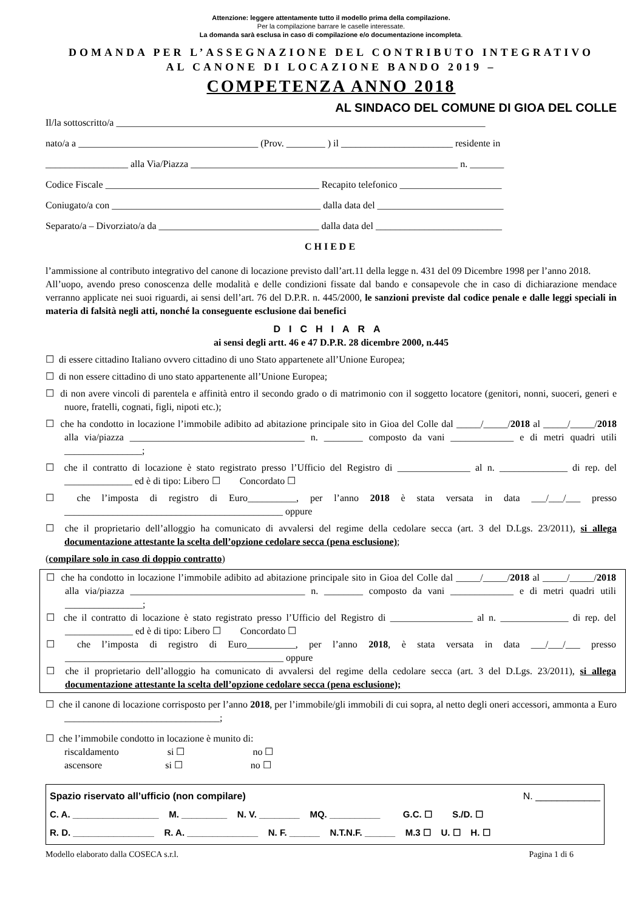Attenzione: leggere attentamente tutto il modello prima della compilazione.
Per la compilazione barrare le caselle interessate.
La domanda sarà esclusa in caso di compilazione e/o documentazione incompleta.
DOMANDA PER L’ASSEGNAZIONE DEL CONTRIBUTO INTEGRATIVO
AL CANONE DI LOCAZIONE BANDO 2019 –
COMPETENZA ANNO 2018
AL SINDACO DEL COMUNE DI GIOA DEL COLLE
Il/la sottoscritto/a ____________________________________________________________________________
nato/a a _____________________________________ (Prov. ________ ) il _______________________ residente in
_________________ alla Via/Piazza _______________________________________________________ n. _______
Codice Fiscale ____________________________________________ Recapito telefonico _____________________
Coniugato/a con ___________________________________________ dalla data del __________________________
Separato/a – Divorziato/a da _________________________________ dalla data del __________________________
CHIEDE
l’ammissione al contributo integrativo del canone di locazione previsto dall’art.11 della legge n. 431 del 09 Dicembre 1998 per l’anno 2018.
All’uopo, avendo preso conoscenza delle modalità e delle condizioni fissate dal bando e consapevole che in caso di dichiarazione mendace verranno applicate nei suoi riguardi, ai sensi dell’art. 76 del D.P.R. n. 445/2000, le sanzioni previste dal codice penale e dalle leggi speciali in materia di falsità negli atti, nonché la conseguente esclusione dai benefici
DICHIARA
ai sensi degli artt. 46 e 47 D.P.R. 28 dicembre 2000, n.445
☐ di essere cittadino Italiano ovvero cittadino di uno Stato appartenete all’Unione Europea;
☐ di non essere cittadino di uno stato appartenente all’Unione Europea;
☐ di non avere vincoli di parentela e affinità entro il secondo grado o di matrimonio con il soggetto locatore (genitori, nonni, suoceri, generi e nuore, fratelli, cognati, figli, nipoti etc.);
☐ che ha condotto in locazione l’immobile adibito ad abitazione principale sito in Gioa del Colle dal _____/_____/2018 al _____/_____/2018 alla via/piazza ____________________________________ n. ________ composto da vani _____________ e di metri quadri utili ________________;
☐ che il contratto di locazione è stato registrato presso l’Ufficio del Registro di _______________ al n. ______________ di rep. del ______________ ed è di tipo: Libero ☐ Concordato ☐
☐ che l’imposta di registro di Euro__________, per l’anno 2018 è stata versata in data ___/___/___ presso _____________________________________________ oppure
☐ che il proprietario dell’alloggio ha comunicato di avvalersi del regime della cedolare secca (art. 3 del D.Lgs. 23/2011), si allega documentazione attestante la scelta dell’opzione cedolare secca (pena esclusione);
(compilare solo in caso di doppio contratto)
☐ che ha condotto in locazione l’immobile adibito ad abitazione principale sito in Gioa del Colle dal _____/_____/2018 al _____/_____/2018 alla via/piazza ____________________________________ n. ________ composto da vani _____________ e di metri quadri utili ________________;
☐ che il contratto di locazione è stato registrato presso l’Ufficio del Registro di _________________ al n. ______________ di rep. del ______________ ed è di tipo: Libero ☐ Concordato ☐
☐ che l’imposta di registro di Euro__________, per l’anno 2018, è stata versata in data ___/___/___ presso _____________________________________________ oppure
☐ che il proprietario dell’alloggio ha comunicato di avvalersi del regime della cedolare secca (art. 3 del D.Lgs. 23/2011), si allega documentazione attestante la scelta dell’opzione cedolare secca (pena esclusione);
☐ che il canone di locazione corrisposto per l’anno 2018, per l’immobile/gli immobili di cui sopra, al netto degli oneri accessori, ammonta a Euro ________________________________;
☐ che l’immobile condotto in locazione è munito di:
riscaldamento si ☐ no ☐
ascensore si ☐ no ☐
Spazio riservato all’ufficio (non compilare) N. ____________
C. A. _________________ M. _________ N. V. ________ MQ. __________ G.C. ☐ S./D. ☐
R. D. ________________ R. A. ______________ N. F. ______ N.T.N.F. ______ M.3 ☐ U. ☐ H. ☐
Modello elaborato dalla COSECA s.r.l. Pagina 1 di 6